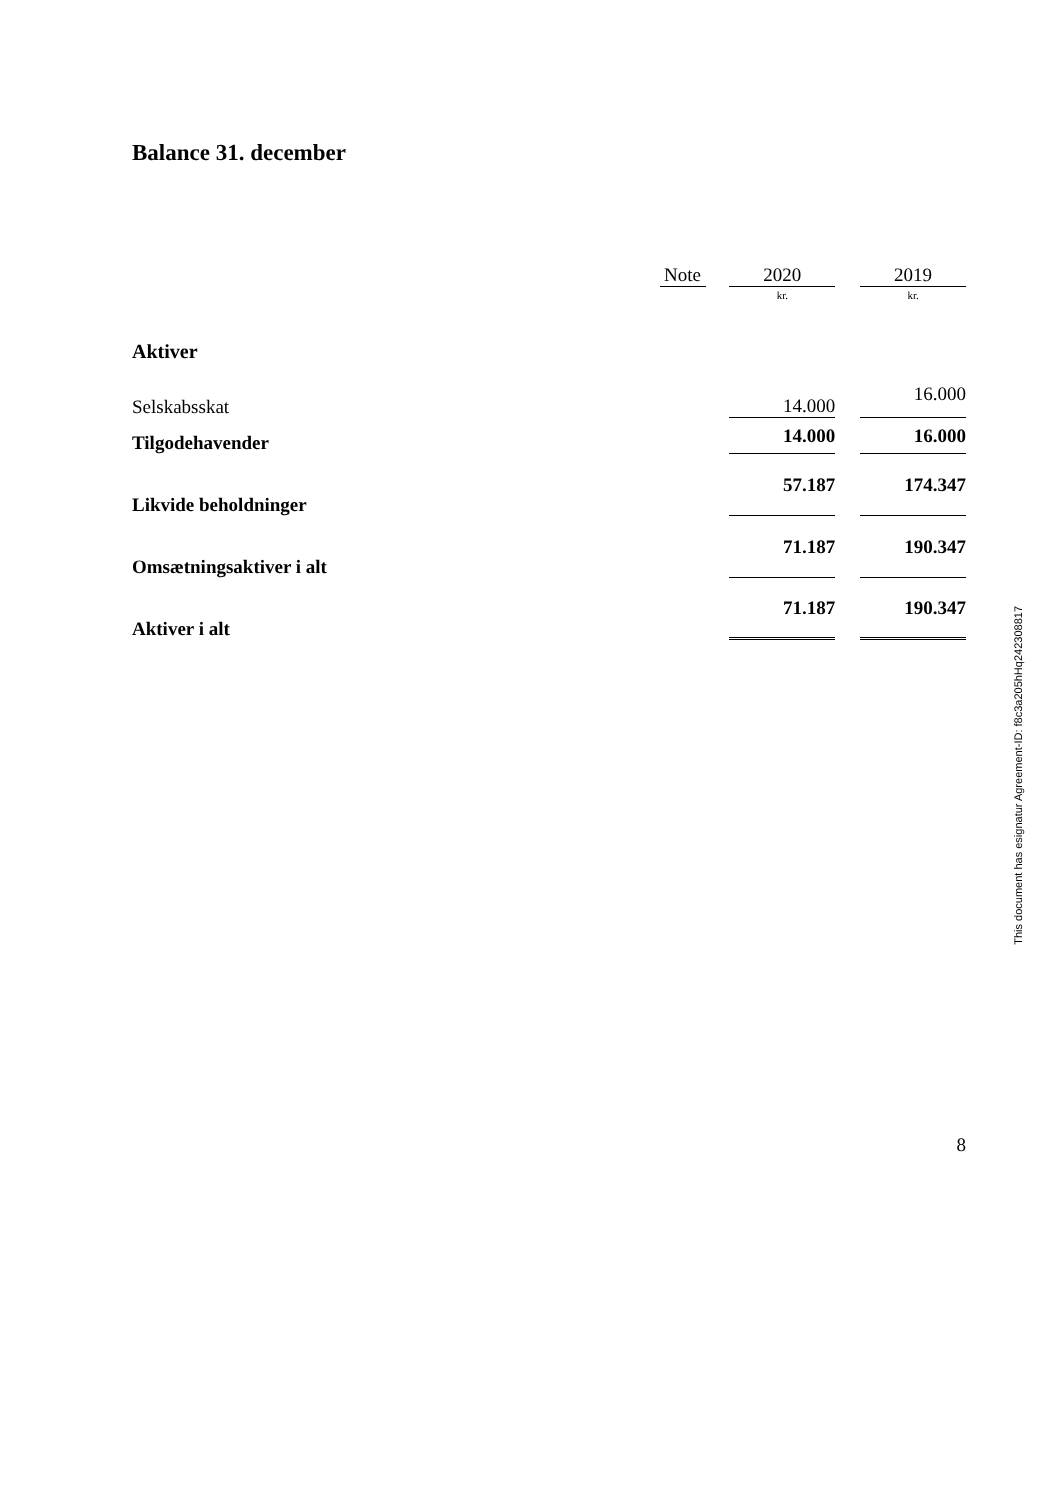Balance 31. december
| | Note | | 2020 | | 2019 |
| --- | --- | --- | --- | --- | --- |
| | | | kr. | | kr. |
| Aktiver | | | | | |
| Selskabsskat | | | 14.000 | | 16.000 |
| Tilgodehavender | | | 14.000 | | 16.000 |
| Likvide beholdninger | | | 57.187 | | 174.347 |
| Omsætningsaktiver i alt | | | 71.187 | | 190.347 |
| Aktiver i alt | | | 71.187 | | 190.347 |
8
This document has esignatur Agreement-ID: f8c3a205hHq242308817